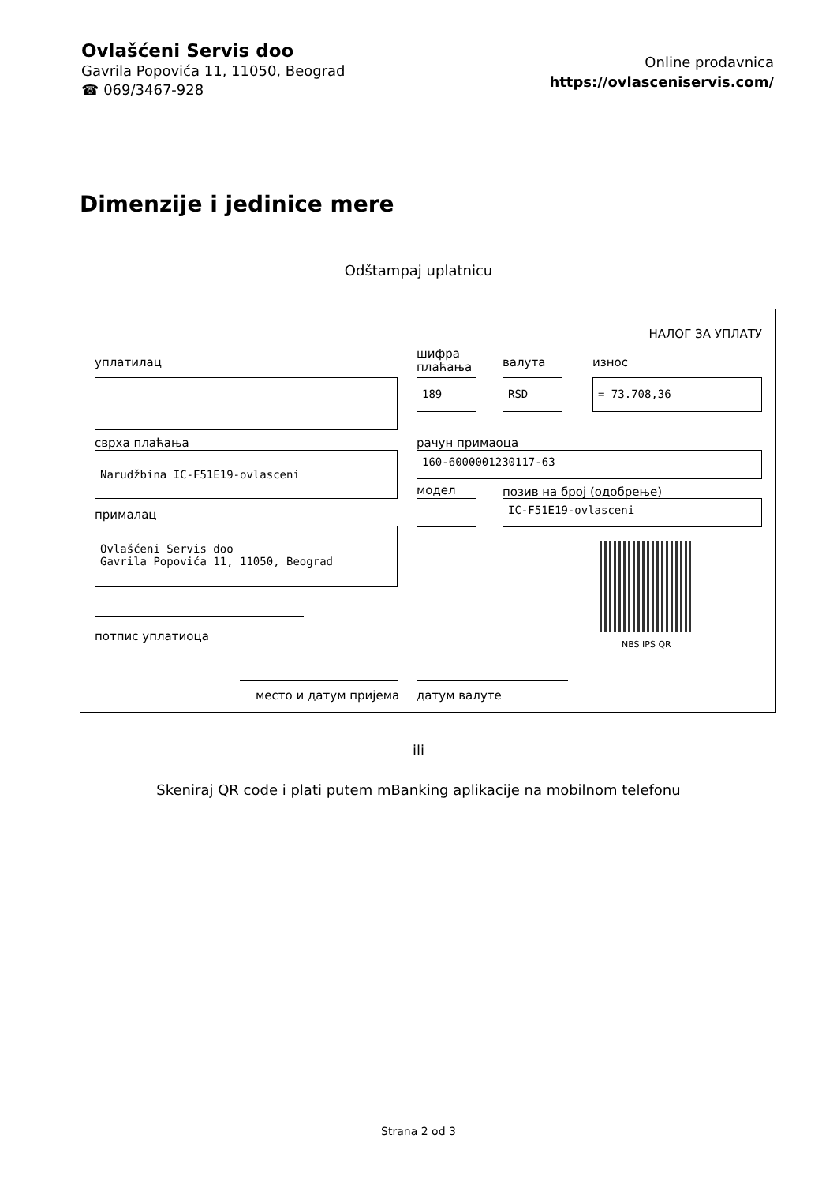Ovlašćeni Servis doo
Gavrila Popovića 11, 11050, Beograd
☎ 069/3467-928
Online prodavnica
https://ovlasceniservis.com/
Dimenzije i jedinice mere
Odštampaj uplatnicu
НАЛОГ ЗА УПЛАТУ
уплатилац
шифра
плаћања
валута износ
189 RSD = 73.708,36
сврха плаћања рачун примаоца
Narudžbina IC-F51E19-ovlasceni 160-6000001230117-63
модел позив на број (одобрење)
прималац
IC-F51E19-ovlasceni
Ovlašćeni Servis doo
Gavrila Popovića 11, 11050, Beograd
NBS IPS QR
потпис уплатиоца
место и датум пријема датум валуте
ili
Skeniraj QR code i plati putem mBanking aplikacije na mobilnom telefonu
Strana 2 od 3